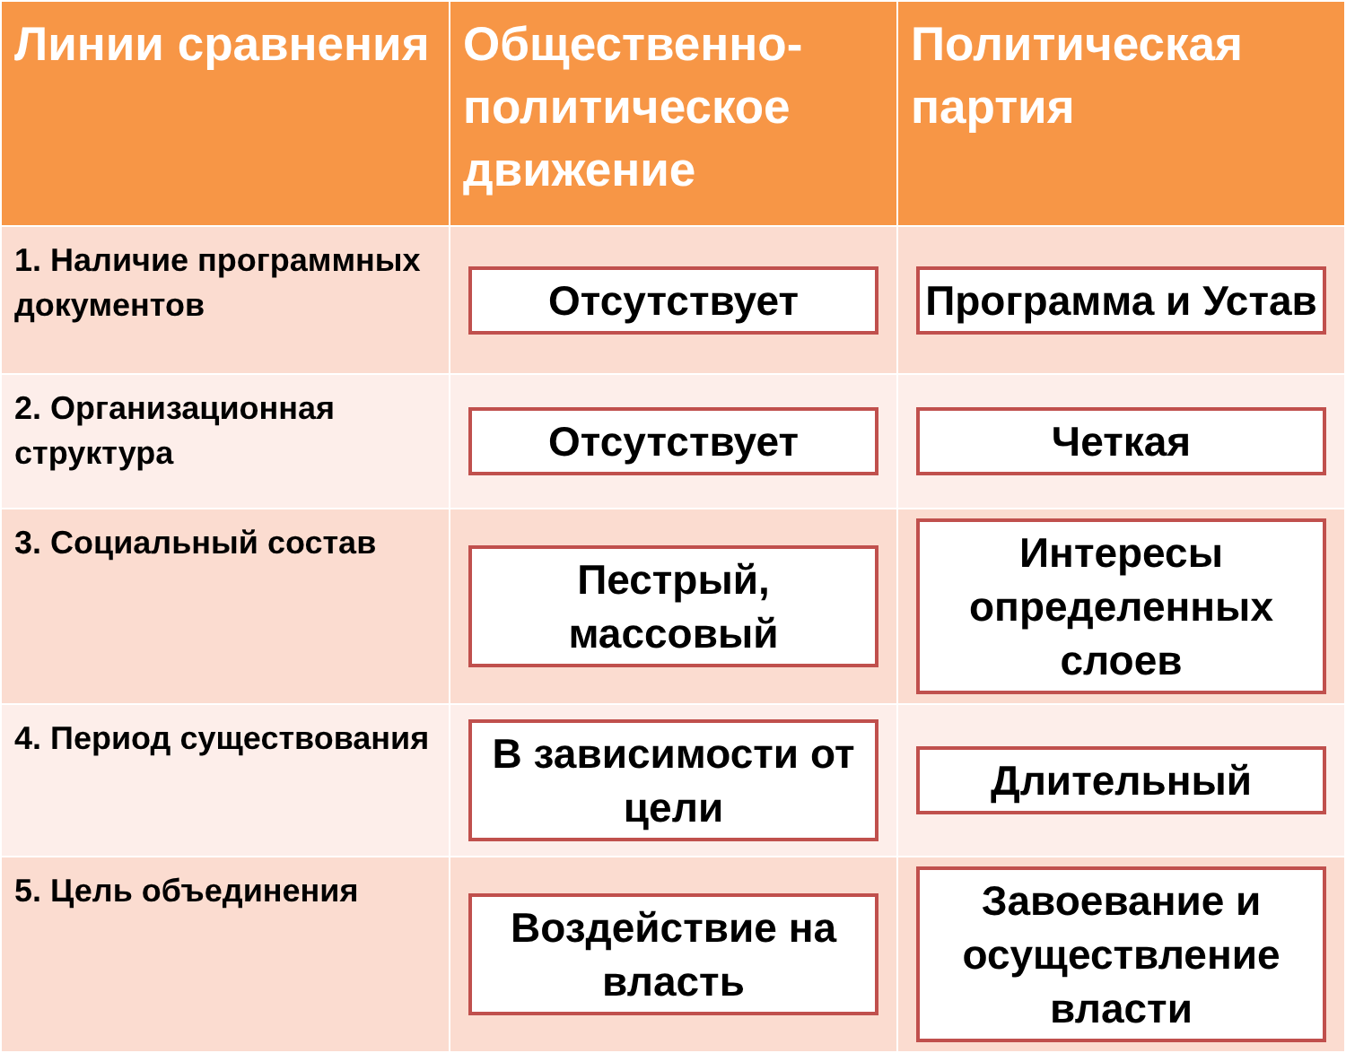| Линии сравнения | Общественно-политическое движение | Политическая партия |
| --- | --- | --- |
| 1. Наличие программных документов | Отсутствует | Программа и Устав |
| 2. Организационная структура | Отсутствует | Четкая |
| 3. Социальный состав | Пестрый, массовый | Интересы определенных слоев |
| 4. Период существования | В зависимости от цели | Длительный |
| 5. Цель объединения | Воздействие на власть | Завоевание и осуществление власти |